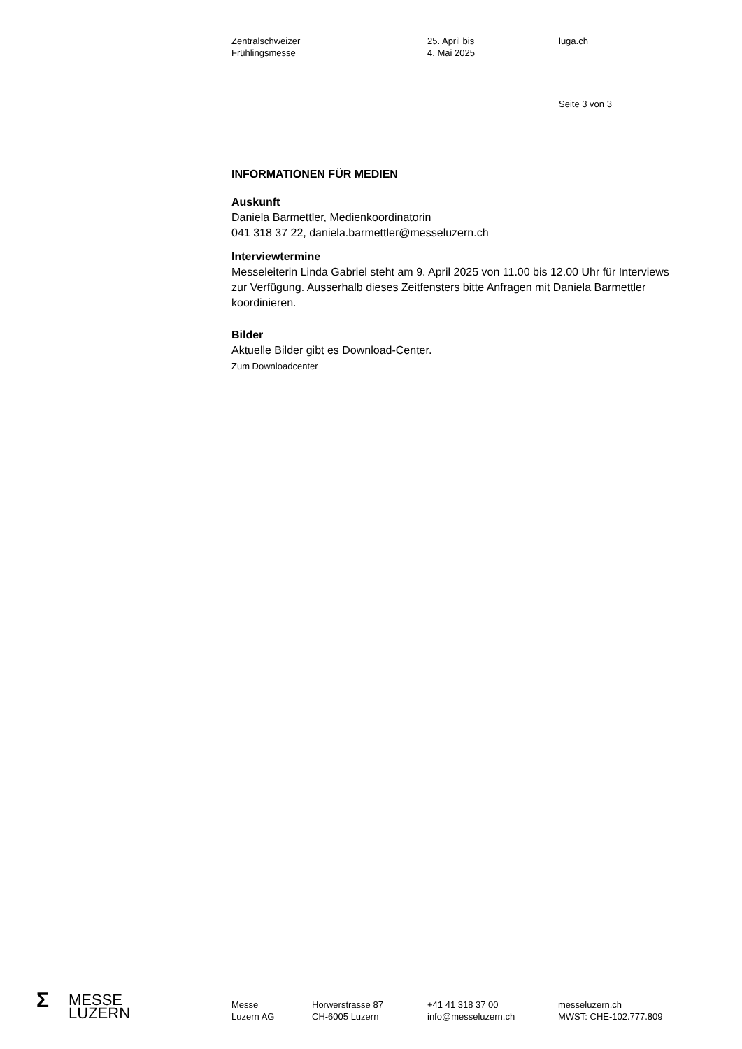Zentralschweizer
Frühlingsmesse
25. April bis
4. Mai 2025
luga.ch
Seite 3 von 3
INFORMATIONEN FÜR MEDIEN
Auskunft
Daniela Barmettler, Medienkoordinatorin
041 318 37 22, daniela.barmettler@messeluzern.ch
Interviewtermine
Messeleiterin Linda Gabriel steht am 9. April 2025 von 11.00 bis 12.00 Uhr für Interviews zur Verfügung. Ausserhalb dieses Zeitfensters bitte Anfragen mit Daniela Barmettler koordinieren.
Bilder
Aktuelle Bilder gibt es Download-Center.
Zum Downloadcenter
Σ MESSE
LUZERN
Messe
Luzern AG
Horwerstrasse 87
CH-6005 Luzern
+41 41 318 37 00
info@messeluzern.ch
messeluzern.ch
MWST: CHE-102.777.809